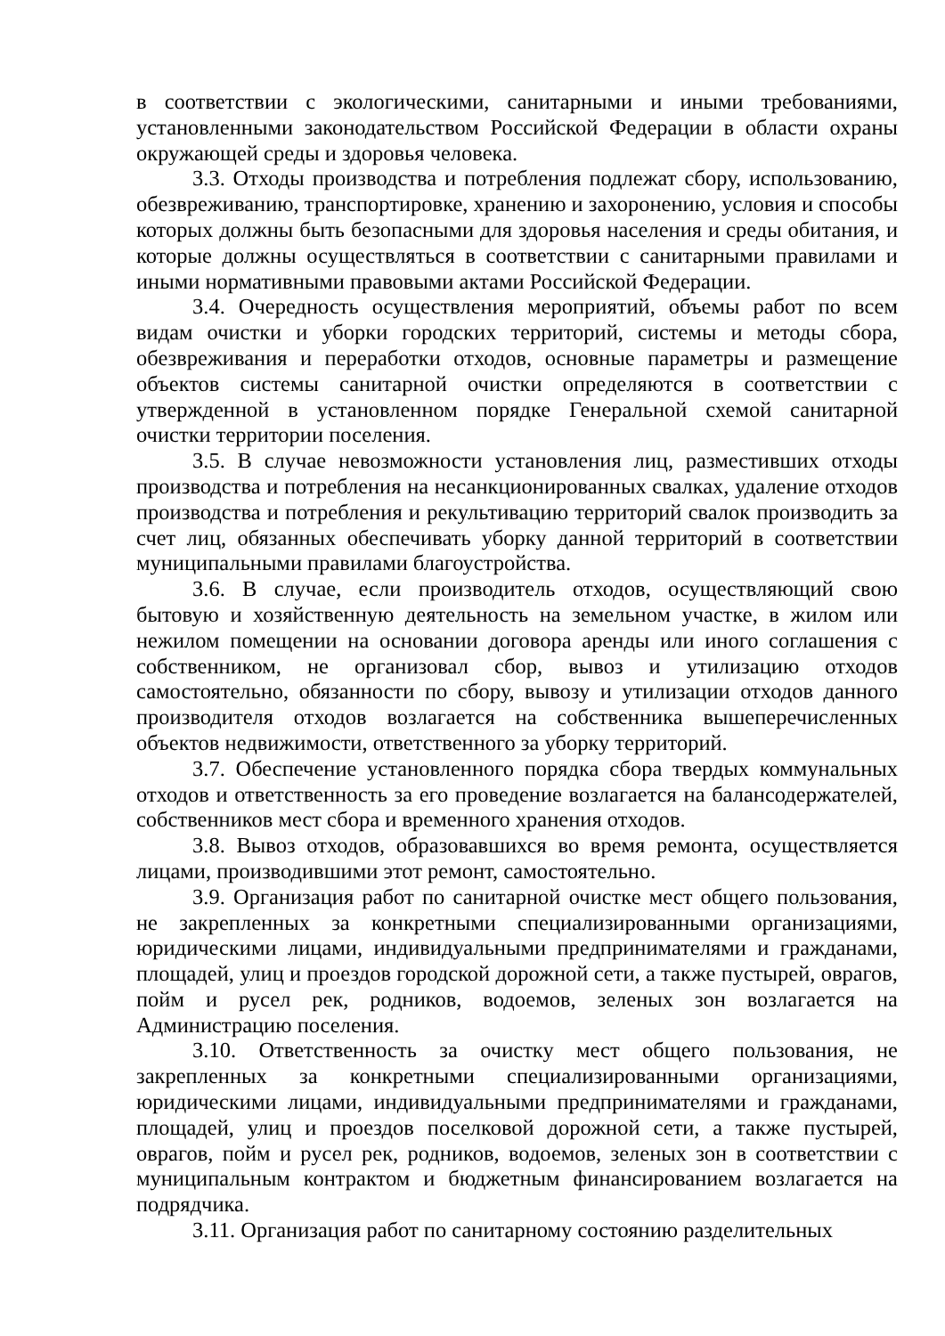в соответствии с экологическими, санитарными и иными требованиями, установленными законодательством Российской Федерации в области охраны окружающей среды и здоровья человека.
3.3. Отходы производства и потребления подлежат сбору, использованию, обезвреживанию, транспортировке, хранению и захоронению, условия и способы которых должны быть безопасными для здоровья населения и среды обитания, и которые должны осуществляться в соответствии с санитарными правилами и иными нормативными правовыми актами Российской Федерации.
3.4. Очередность осуществления мероприятий, объемы работ по всем видам очистки и уборки городских территорий, системы и методы сбора, обезвреживания и переработки отходов, основные параметры и размещение объектов системы санитарной очистки определяются в соответствии с утвержденной в установленном порядке Генеральной схемой санитарной очистки территории поселения.
3.5. В случае невозможности установления лиц, разместивших отходы производства и потребления на несанкционированных свалках, удаление отходов производства и потребления и рекультивацию территорий свалок производить за счет лиц, обязанных обеспечивать уборку данной территорий в соответствии муниципальными правилами благоустройства.
3.6. В случае, если производитель отходов, осуществляющий свою бытовую и хозяйственную деятельность на земельном участке, в жилом или нежилом помещении на основании договора аренды или иного соглашения с собственником, не организовал сбор, вывоз и утилизацию отходов самостоятельно, обязанности по сбору, вывозу и утилизации отходов данного производителя отходов возлагается на собственника вышеперечисленных объектов недвижимости, ответственного за уборку территорий.
3.7. Обеспечение установленного порядка сбора твердых коммунальных отходов и ответственность за его проведение возлагается на балансодержателей, собственников мест сбора и временного хранения отходов.
3.8. Вывоз отходов, образовавшихся во время ремонта, осуществляется лицами, производившими этот ремонт, самостоятельно.
3.9. Организация работ по санитарной очистке мест общего пользования, не закрепленных за конкретными специализированными организациями, юридическими лицами, индивидуальными предпринимателями и гражданами, площадей, улиц и проездов городской дорожной сети, а также пустырей, оврагов, пойм и русел рек, родников, водоемов, зеленых зон возлагается на Администрацию поселения.
3.10. Ответственность за очистку мест общего пользования, не закрепленных за конкретными специализированными организациями, юридическими лицами, индивидуальными предпринимателями и гражданами, площадей, улиц и проездов поселковой дорожной сети, а также пустырей, оврагов, пойм и русел рек, родников, водоемов, зеленых зон в соответствии с муниципальным контрактом и бюджетным финансированием возлагается на подрядчика.
3.11. Организация работ по санитарному состоянию разделительных